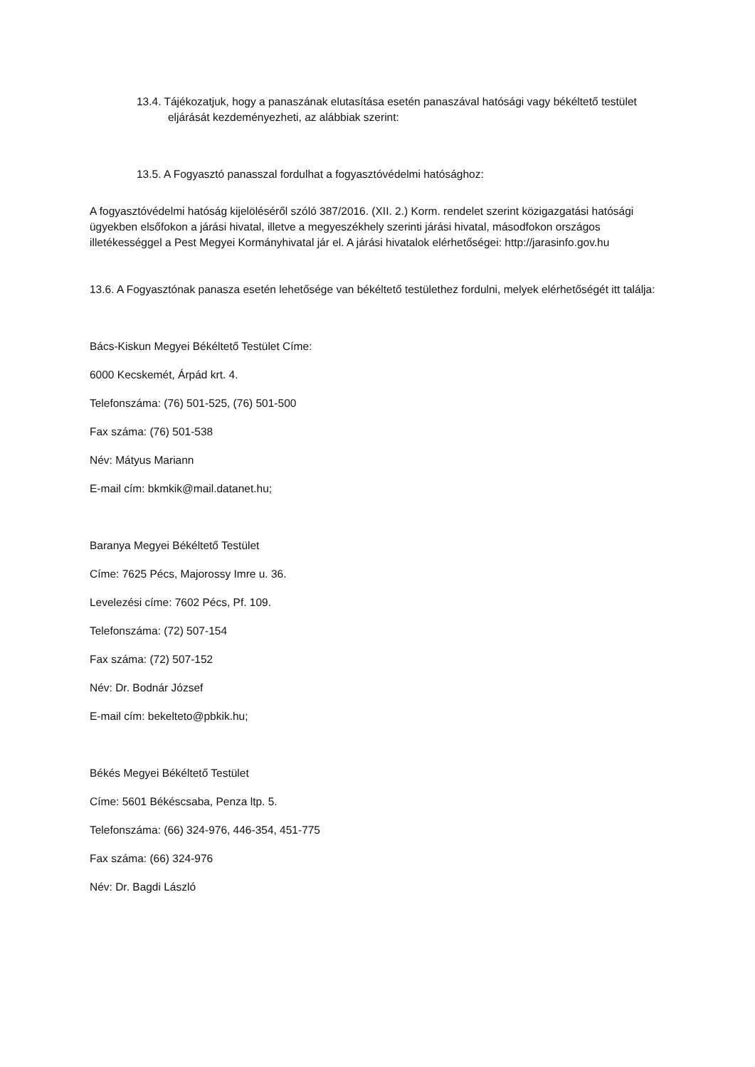13.4. Tájékozatjuk, hogy a panaszának elutasítása esetén panaszával hatósági vagy békéltető testület eljárását kezdeményezheti, az alábbiak szerint:
13.5. A Fogyasztó panasszal fordulhat a fogyasztóvédelmi hatósághoz:
A fogyasztóvédelmi hatóság kijelöléséről szóló 387/2016. (XII. 2.) Korm. rendelet szerint közigazgatási hatósági ügyekben elsőfokon a járási hivatal, illetve a megyeszékhely szerinti járási hivatal, másodfokon országos illetékességgel a Pest Megyei Kormányhivatal jár el. A járási hivatalok elérhetőségei: http://jarasinfo.gov.hu
13.6. A Fogyasztónak panasza esetén lehetősége van békéltető testülethez fordulni, melyek elérhetőségét itt találja:
Bács-Kiskun Megyei Békéltető Testület Címe:
6000 Kecskemét, Árpád krt. 4.
Telefonszáma: (76) 501-525, (76) 501-500
Fax száma: (76) 501-538
Név: Mátyus Mariann
E-mail cím: bkmkik@mail.datanet.hu;
Baranya Megyei Békéltető Testület
Címe: 7625 Pécs, Majorossy Imre u. 36.
Levelezési címe: 7602 Pécs, Pf. 109.
Telefonszáma: (72) 507-154
Fax száma: (72) 507-152
Név: Dr. Bodnár József
E-mail cím: bekelteto@pbkik.hu;
Békés Megyei Békéltető Testület
Címe: 5601 Békéscsaba, Penza ltp. 5.
Telefonszáma: (66) 324-976, 446-354, 451-775
Fax száma: (66) 324-976
Név: Dr. Bagdi László